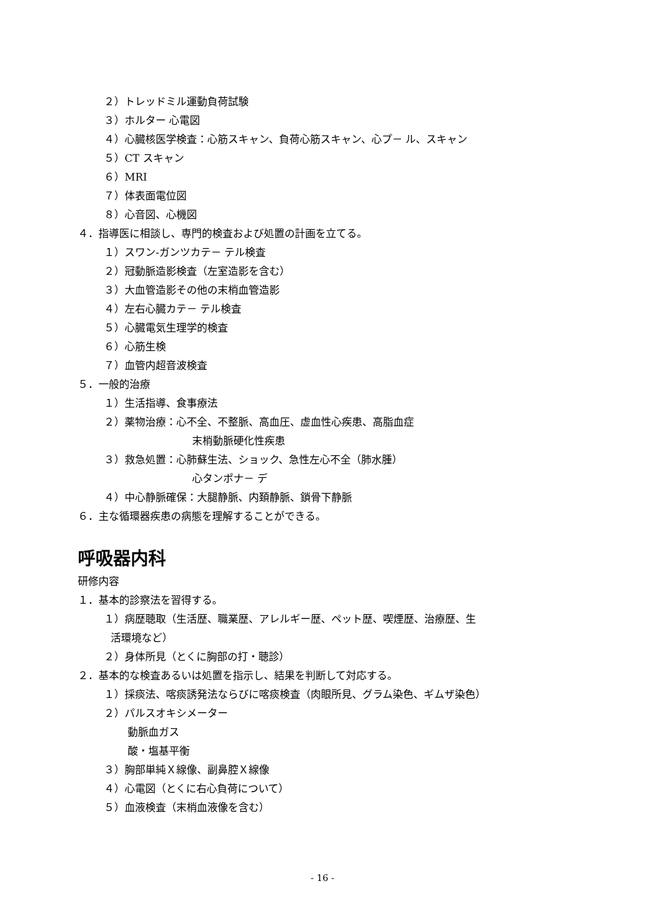２）トレッドミル運動負荷試験
３）ホルター 心電図
４）心臓核医学検査：心筋スキャン、負荷心筋スキャン、心プ－ ル、スキャン
５）CT スキャン
６）MRI
７）体表面電位図
８）心音図、心機図
４．指導医に相談し、専門的検査および処置の計画を立てる。
１）スワン-ガンツカテ－ テル検査
２）冠動脈造影検査（左室造影を含む）
３）大血管造影その他の末梢血管造影
４）左右心臓カテ－ テル検査
５）心臓電気生理学的検査
６）心筋生検
７）血管内超音波検査
５．一般的治療
１）生活指導、食事療法
２）薬物治療：心不全、不整脈、高血圧、虚血性心疾患、高脂血症
末梢動脈硬化性疾患
３）救急処置：心肺蘇生法、ショック、急性左心不全（肺水腫）
心タンポナ－ デ
４）中心静脈確保：大腿静脈、内頚静脈、鎖骨下静脈
６．主な循環器疾患の病態を理解することができる。
呼吸器内科
研修内容
１．基本的診察法を習得する。
１）病歴聴取（生活歴、職業歴、アレルギー歴、ペット歴、喫煙歴、治療歴、生
活環境など）
２）身体所見（とくに胸部の打・聴診）
２．基本的な検査あるいは処置を指示し、結果を判断して対応する。
１）採痰法、喀痰誘発法ならびに喀痰検査（肉眼所見、グラム染色、ギムザ染色）
２）パルスオキシメーター
動脈血ガス
酸・塩基平衡
３）胸部単純Ｘ線像、副鼻腔Ｘ線像
４）心電図（とくに右心負荷について）
５）血液検査（末梢血液像を含む）
- 16 -